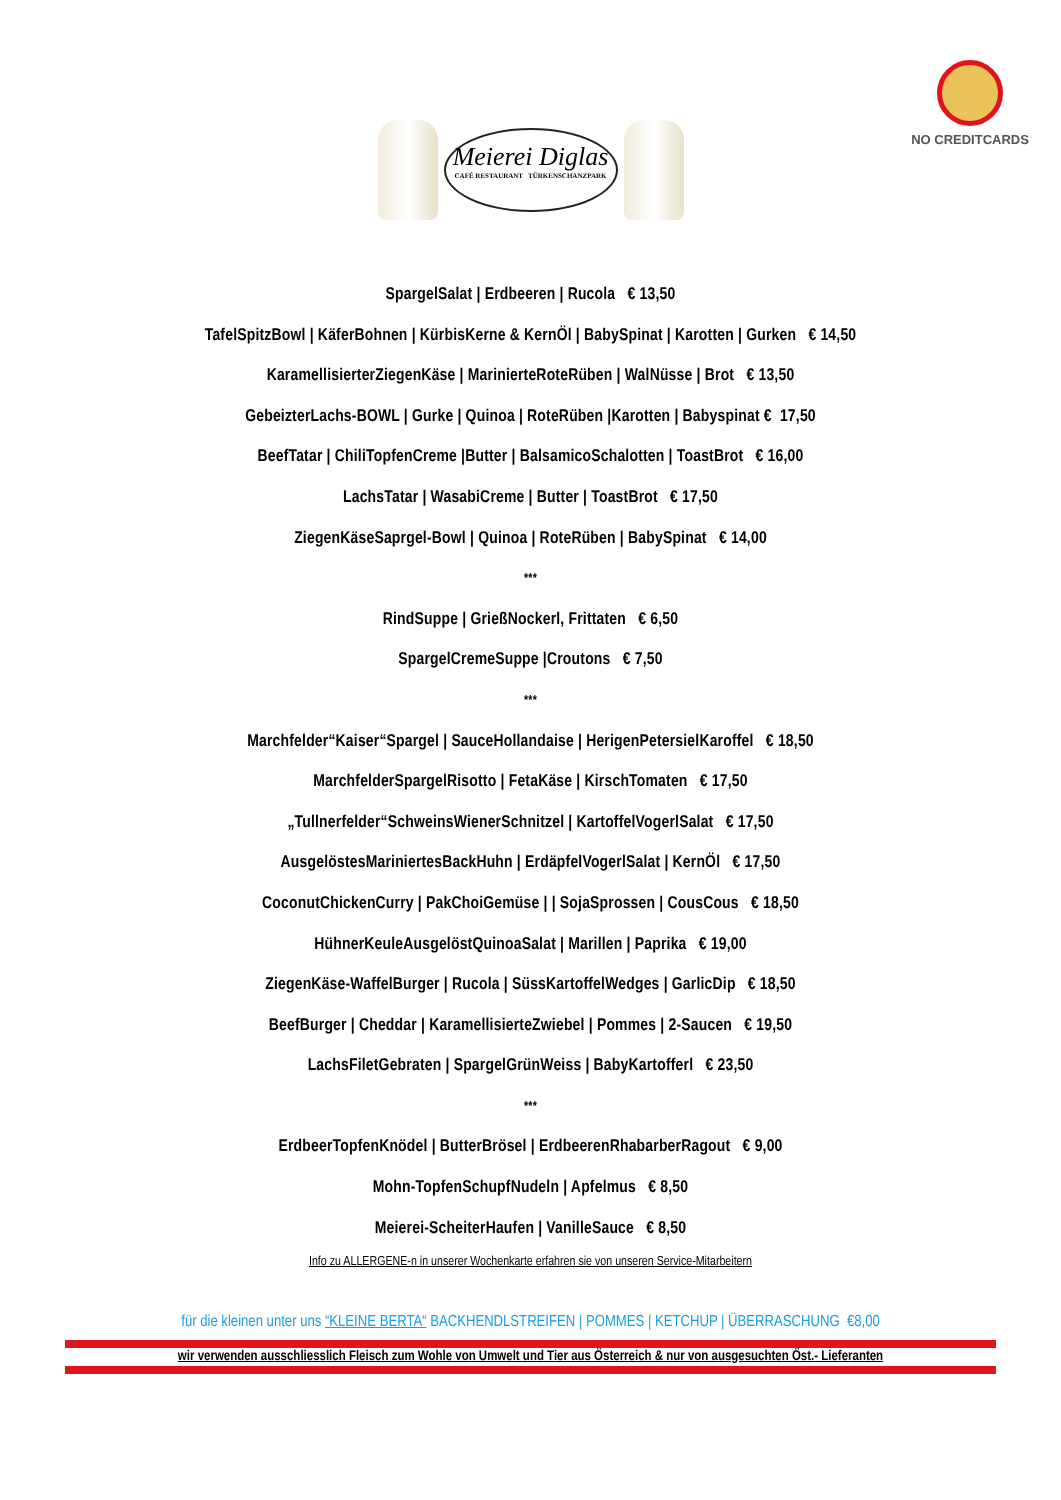NO CREDITCARDS
Meierei Diglas
CAFÉ RESTAURANT TÜRKENSCHANZPARK
SpargelSalat | Erdbeeren | Rucola € 13,50
TafelSpitzBowl | KäferBohnen | KürbisKerne & KernÖl | BabySpinat | Karotten | Gurken € 14,50
KaramellisierterZiegenKäse | MarinierteRoteRüben | WalNüsse | Brot € 13,50
GebeizterLachs-BOWL | Gurke | Quinoa | RoteRüben |Karotten | Babyspinat € 17,50
BeefTatar | ChiliTopfenCreme |Butter | BalsamicoSchalotten | ToastBrot € 16,00
LachsTatar | WasabiCreme | Butter | ToastBrot € 17,50
ZiegenKäseSaprgel-Bowl | Quinoa | RoteRüben | BabySpinat € 14,00
***
RindSuppe | GrießNockerl, Frittaten € 6,50
SpargelCremeSuppe |Croutons € 7,50
***
Marchfelder“Kaiser“Spargel | SauceHollandaise | HerigenPetersielKaroffel € 18,50
MarchfelderSpargelRisotto | FetaKäse | KirschTomaten € 17,50
„Tullnerfelder“SchweinsWienerSchnitzel | KartoffelVogerlSalat € 17,50
AusgelöstesMariniertesBackHuhn | ErdäpfelVogerlSalat | KernÖl € 17,50
CoconutChickenCurry | PakChoiGemüse | | SojaSprossen | CousCous € 18,50
HühnerKeuleAusgelöstQuinoaSalat | Marillen | Paprika € 19,00
ZiegenKäse-WaffelBurger | Rucola | SüssKartoffelWedges | GarlicDip € 18,50
BeefBurger | Cheddar | KaramellisierteZwiebel | Pommes | 2-Saucen € 19,50
LachsFiletGebraten | SpargelGrünWeiss | BabyKartofferl € 23,50
***
ErdbeerTopfenKnödel | ButterBrösel | ErdbeerenRhabarberRagout € 9,00
Mohn-TopfenSchupfNudeln | Apfelmus € 8,50
Meierei-ScheiterHaufen | VanilleSauce € 8,50
Info zu ALLERGENE-n in unserer Wochenkarte erfahren sie von unseren Service-Mitarbeitern
für die kleinen unter uns “KLEINE BERTA“ BACKHENDLSTREIFEN | POMMES | KETCHUP | ÜBERRASCHUNG €8,00
wir verwenden ausschliesslich Fleisch zum Wohle von Umwelt und Tier aus Österreich & nur von ausgesuchten Öst.- Lieferanten